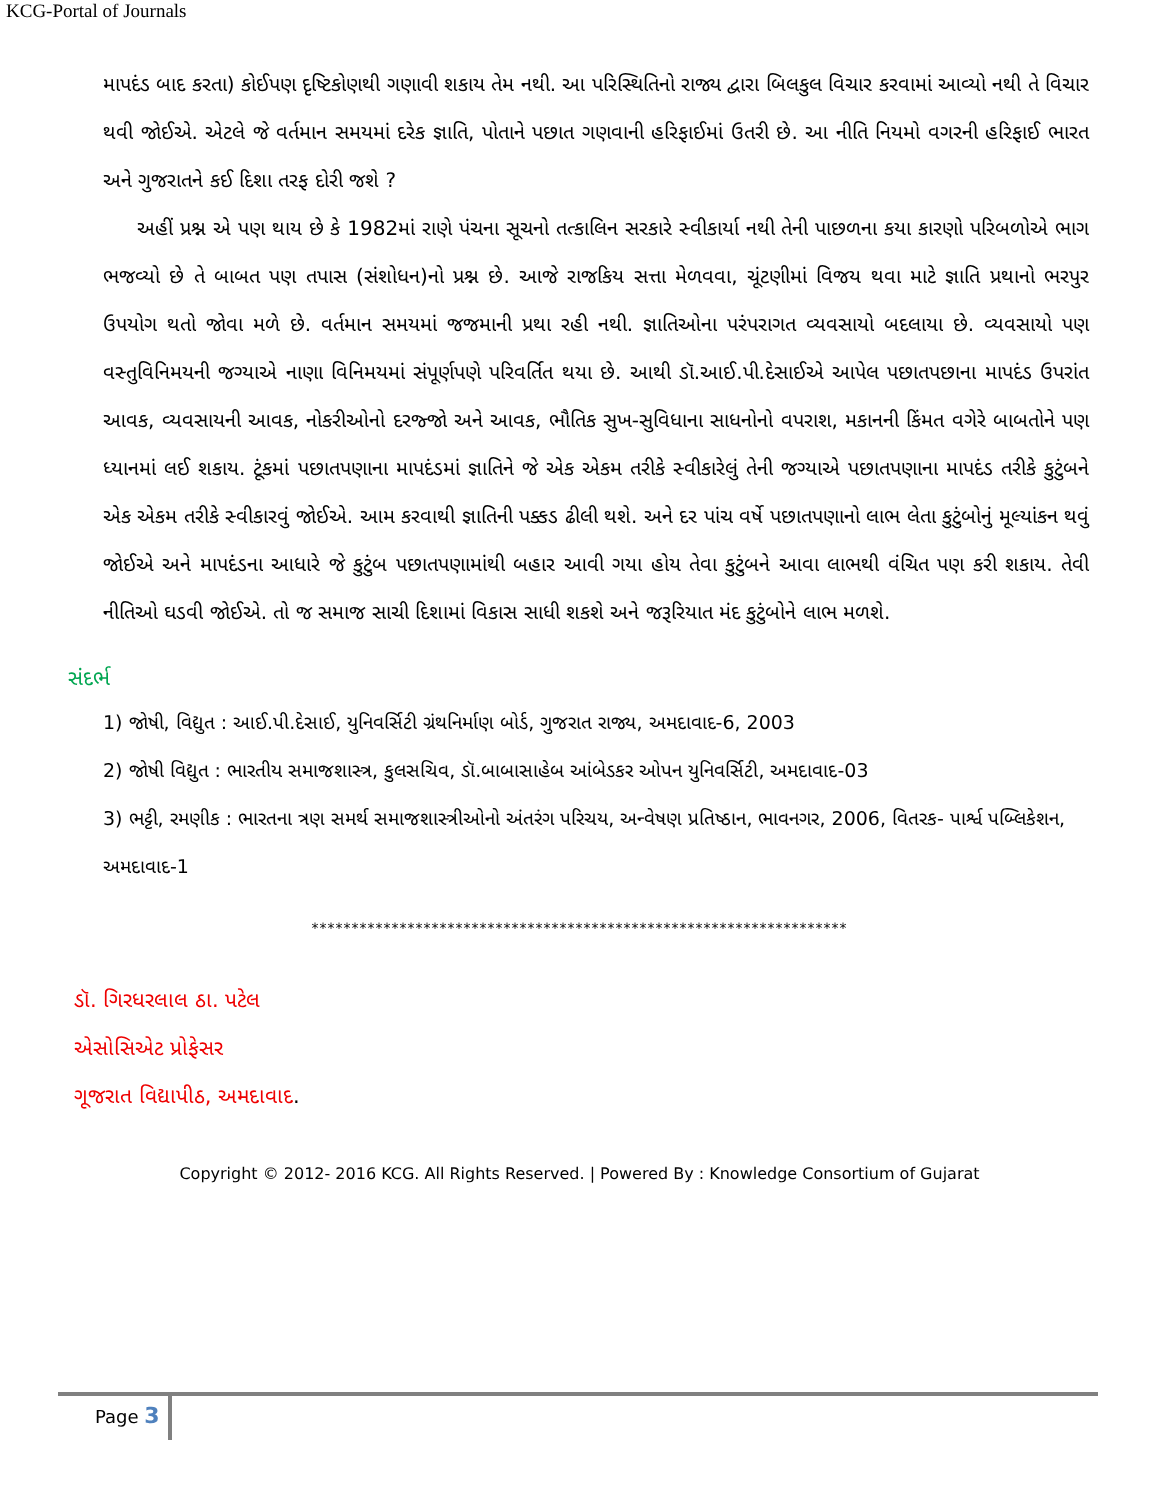KCG-Portal of Journals
માપદંડ બાદ કરતા) કોઈપણ દૃષ્ટિકોણથી ગણાવી શકાય તેમ નથી. આ પરિસ્થિતિનો રાજ્ય દ્વારા બિલકુલ વિચાર કરવામાં આવ્યો નથી તે વિચાર થવી જોઈએ. એટલે જે વર્તમાન સમયમાં દરેક જ્ઞાતિ, પોતાને પછાત ગણવાની હરિફાઈમાં ઉતરી છે. આ નીતિ નિયમો વગરની હરિફાઈ ભારત અને ગુજરાતને કઈ દિશા તરફ દોરી જશે ?
અહીં પ્રશ્ન એ પણ થાય છે કે 1982માં રાણે પંચના સૂચનો તત્કાલિન સરકારે સ્વીકાર્યા નથી તેની પાછળના કયા કારણો પરિબળોએ ભાગ ભજવ્યો છે તે બાબત પણ તપાસ (સંશોધન)નો પ્રશ્ન છે. આજે રાજકિય સત્તા મેળવવા, ચૂંટણીમાં વિજય થવા માટે જ્ઞાતિ પ્રથાનો ભરપુર ઉપયોગ થતો જોવા મળે છે. વર્તમાન સમયમાં જજમાની પ્રથા રહી નથી. જ્ઞાતિઓના પરંપરાગત વ્યવસાયો બદલાયા છે. વ્યવસાયો પણ વસ્તુવિનિમયની જગ્યાએ નાણા વિનિમયમાં સંપૂર્ણપણે પરિવર્તિત થયા છે. આથી ડૉ.આઈ.પી.દેસાઈએ આપેલ પછાતપછાના માપદંડ ઉપરાંત આવક, વ્યવસાયની આવક, નોકરીઓનો દરજ્જો અને આવક, ભૌતિક સુખ-સુવિધાના સાધનોનો વપરાશ, મકાનની કિંમત વગેરે બાબતોને પણ ધ્યાનમાં લઈ શકાય. ટૂંકમાં પછાતપણાના માપદંડમાં જ્ઞાતિને જે એક એકમ તરીકે સ્વીકારેલું તેની જગ્યાએ પછાતપણાના માપદંડ તરીકે કુટુંબને એક એકમ તરીકે સ્વીકારવું જોઈએ. આમ કરવાથી જ્ઞાતિની પક્કડ ઢીલી થશે. અને દર પાંચ વર્ષે પછાતપણાનો લાભ લેતા કુટુંબોનું મૂલ્યાંકન થવું જોઈએ અને માપદંડના આધારે જે કુટુંબ પછાતપણામાંથી બહાર આવી ગયા હોય તેવા કુટુંબને આવા લાભથી વંચિત પણ કરી શકાય. તેવી નીતિઓ ઘડવી જોઈએ. તો જ સમાજ સાચી દિશામાં વિકાસ સાધી શકશે અને જરૂરિયાત મંદ કુટુંબોને લાભ મળશે.
સંદર્ભ
1) જોષી, વિદ્યુત : આઈ.પી.દેસાઈ, યુનિવર્સિટી ગ્રંથનિર્માણ બોર્ડ, ગુજરાત રાજ્ય, અમદાવાદ-6, 2003
2) જોષી વિદ્યુત : ભારતીય સમાજશાસ્ત્ર, કુલસચિવ, ડૉ.બાબાસાહેબ આંબેડકર ઓપન યુનિવર્સિટી, અમદાવાદ-03
3) ભટ્ટી, રમણીક : ભારતના ત્રણ સમર્થ સમાજશાસ્ત્રીઓનો અંતરંગ પરિચય, અન્વેષણ પ્રતિષ્ઠાન, ભાવનગર, 2006, વિતરક- પાર્શ્વ પબ્લિકેશન, અમદાવાદ-1
*******************************************************************
ડૉ. ગિરધરલાલ ઠા. પટેલ
એસોસિએટ પ્રોફેસર
ગૂજરાત વિદ્યાપીઠ, અમદાવાદ.
Copyright © 2012- 2016 KCG. All Rights Reserved. | Powered By : Knowledge Consortium of Gujarat
Page 3